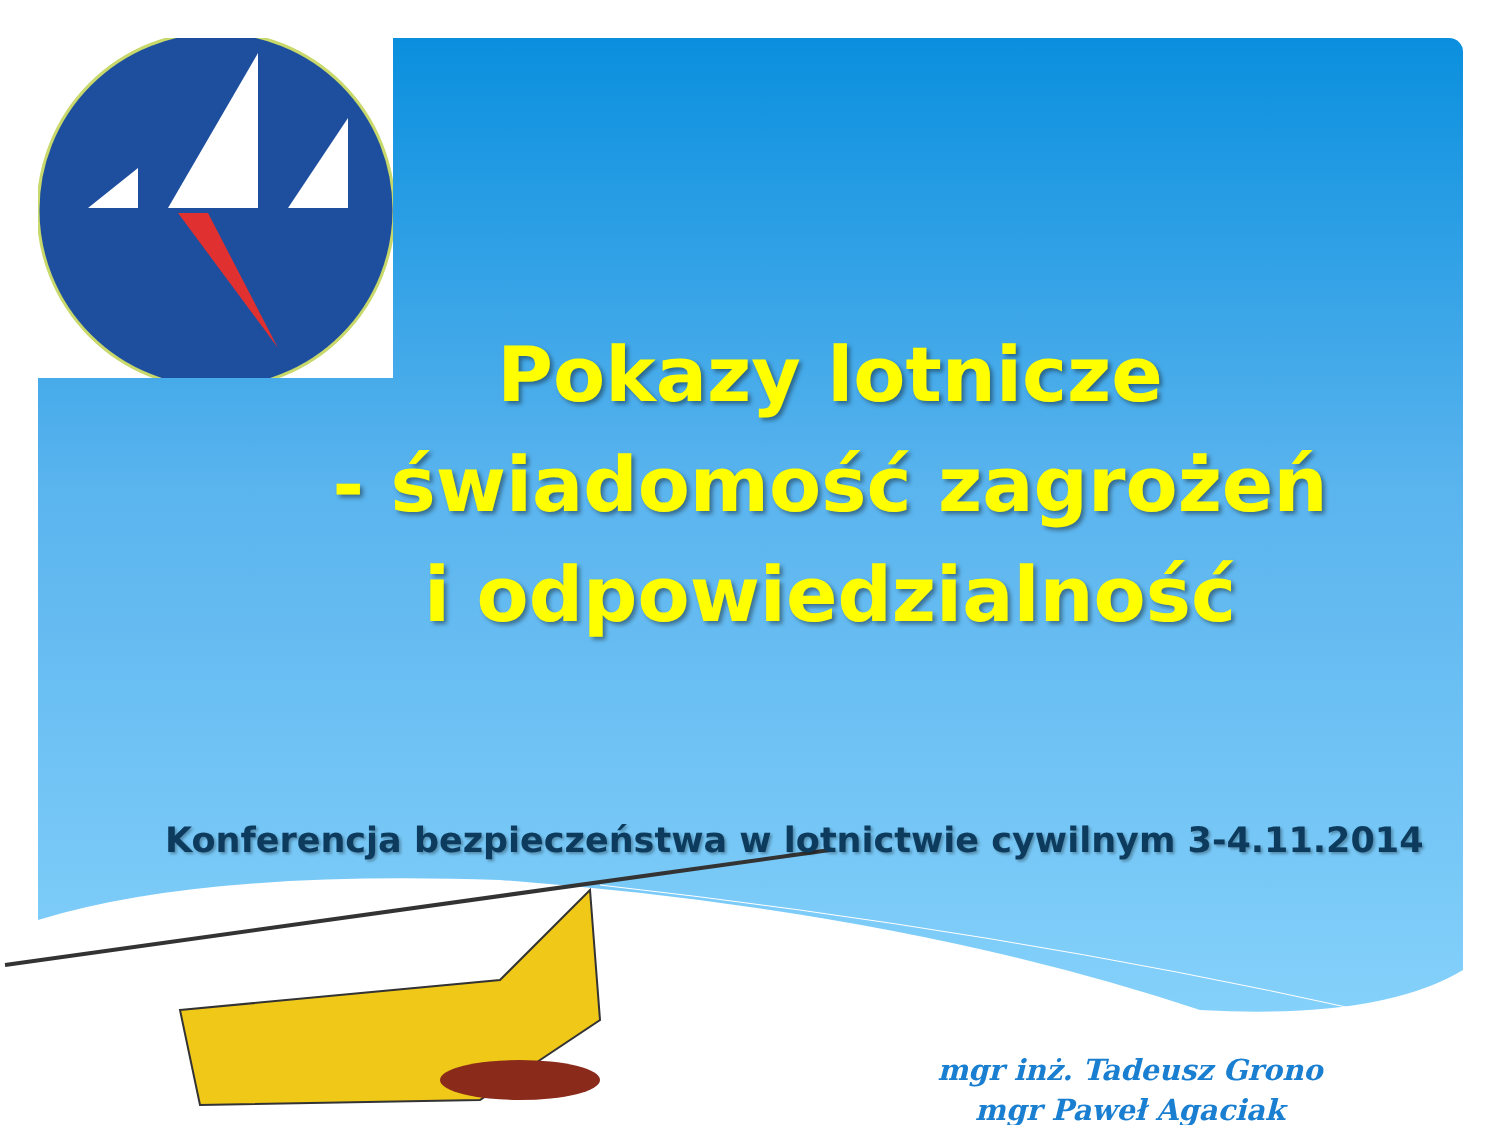Pokazy lotnicze
- świadomość zagrożeń
i odpowiedzialność
Konferencja bezpieczeństwa w lotnictwie cywilnym 3-4.11.2014
mgr inż. Tadeusz Grono
mgr Paweł Agaciak